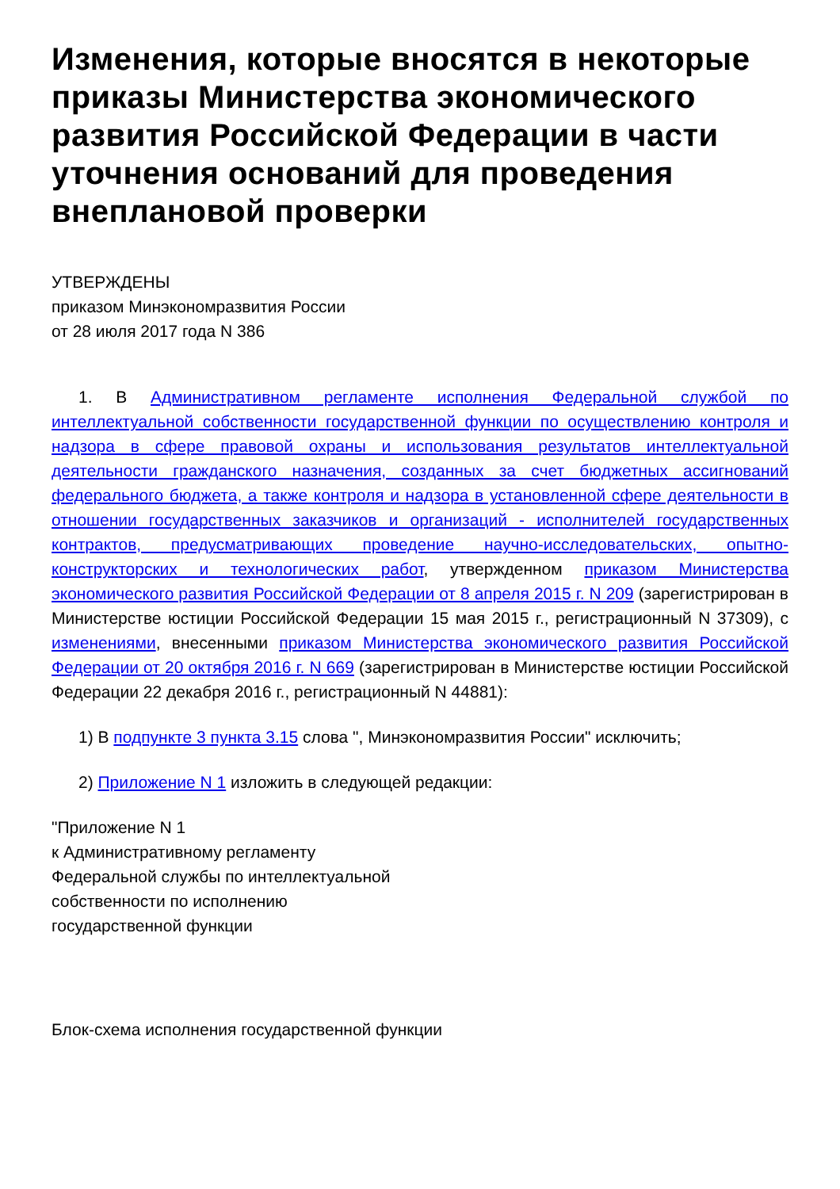Изменения, которые вносятся в некоторые приказы Министерства экономического развития Российской Федерации в части уточнения оснований для проведения внеплановой проверки
УТВЕРЖДЕНЫ
приказом Минэкономразвития России
от 28 июля 2017 года N 386
1. В Административном регламенте исполнения Федеральной службой по интеллектуальной собственности государственной функции по осуществлению контроля и надзора в сфере правовой охраны и использования результатов интеллектуальной деятельности гражданского назначения, созданных за счет бюджетных ассигнований федерального бюджета, а также контроля и надзора в установленной сфере деятельности в отношении государственных заказчиков и организаций - исполнителей государственных контрактов, предусматривающих проведение научно-исследовательских, опытно-конструкторских и технологических работ, утвержденном приказом Министерства экономического развития Российской Федерации от 8 апреля 2015 г. N 209 (зарегистрирован в Министерстве юстиции Российской Федерации 15 мая 2015 г., регистрационный N 37309), с изменениями, внесенными приказом Министерства экономического развития Российской Федерации от 20 октября 2016 г. N 669 (зарегистрирован в Министерстве юстиции Российской Федерации 22 декабря 2016 г., регистрационный N 44881):
1) В подпункте 3 пункта 3.15 слова ", Минэкономразвития России" исключить;
2) Приложение N 1 изложить в следующей редакции:
"Приложение N 1
к Административному регламенту
Федеральной службы по интеллектуальной
собственности по исполнению
государственной функции
Блок-схема исполнения государственной функции